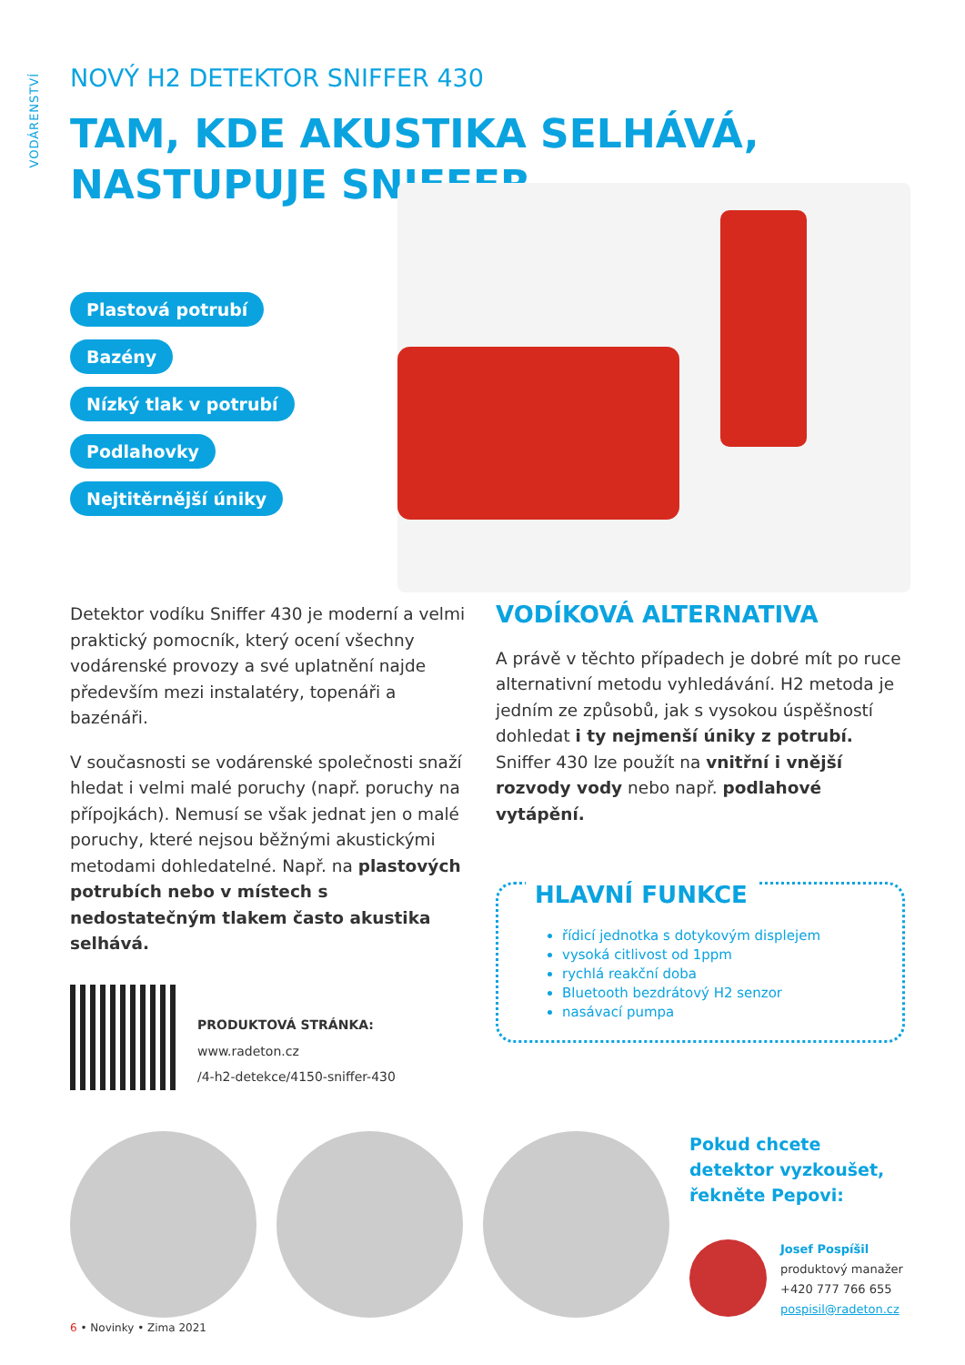VODÁRENSTVÍ
NOVÝ H2 DETEKTOR SNIFFER 430
TAM, KDE AKUSTIKA SELHÁVÁ,
NASTUPUJE SNIFFER
Plastová potrubí
Bazény
Nízký tlak v potrubí
Podlahovky
Nejtitěrnější úniky
Detektor vodíku Sniffer 430 je moderní a velmi praktický pomocník, který ocení všechny vodárenské provozy a své uplatnění najde především mezi instalatéry, topenáři a bazénáři.
V současnosti se vodárenské společnosti snaží hledat i velmi malé poruchy (např. poruchy na přípojkách). Nemusí se však jednat jen o malé poruchy, které nejsou běžnými akustickými metodami dohledatelné. Např. na plastových potrubích nebo v místech s nedostatečným tlakem často akustika selhává.
PRODUKTOVÁ STRÁNKA:
www.radeton.cz
/4-h2-detekce/4150-sniffer-430
VODÍKOVÁ ALTERNATIVA
A právě v těchto případech je dobré mít po ruce alternativní metodu vyhledávání. H2 metoda je jedním ze způsobů, jak s vysokou úspěšností dohledat i ty nejmenší úniky z potrubí. Sniffer 430 lze použít na vnitřní i vnější rozvody vody nebo např. podlahové vytápění.
HLAVNÍ FUNKCE
řídicí jednotka s dotykovým displejem
vysoká citlivost od 1ppm
rychlá reakční doba
Bluetooth bezdrátový H2 senzor
nasávací pumpa
Pokud chcete detektor vyzkoušet, řekněte Pepovi:
Josef Pospíšil
produktový manažer
+420 777 766 655
pospisil@radeton.cz
6 • Novinky • Zima 2021